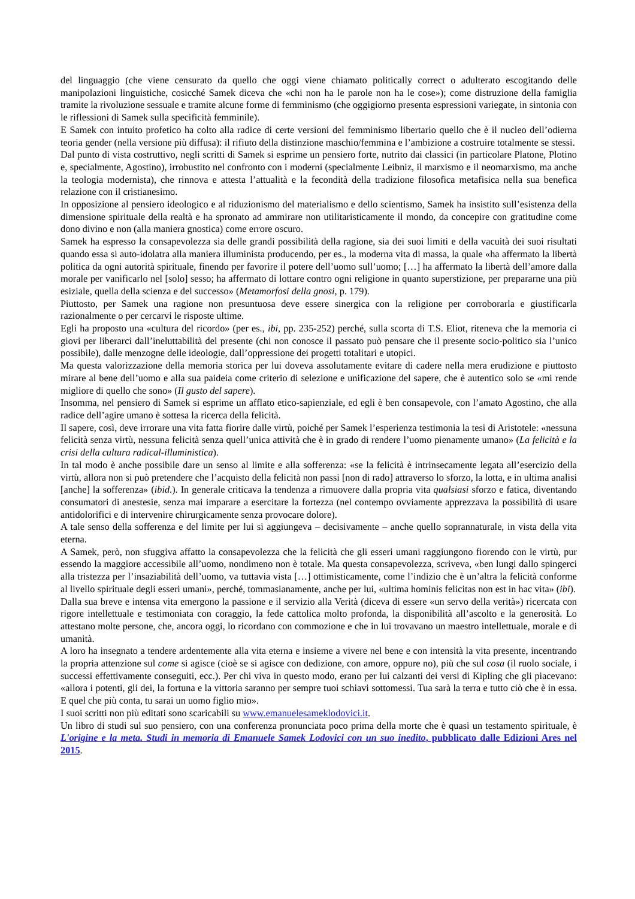del linguaggio (che viene censurato da quello che oggi viene chiamato politically correct o adulterato escogitando delle manipolazioni linguistiche, cosicché Samek diceva che «chi non ha le parole non ha le cose»); come distruzione della famiglia tramite la rivoluzione sessuale e tramite alcune forme di femminismo (che oggigiorno presenta espressioni variegate, in sintonia con le riflessioni di Samek sulla specificità femminile).
E Samek con intuito profetico ha colto alla radice di certe versioni del femminismo libertario quello che è il nucleo dell’odierna teoria gender (nella versione più diffusa): il rifiuto della distinzione maschio/femmina e l’ambizione a costruire totalmente se stessi.
Dal punto di vista costruttivo, negli scritti di Samek si esprime un pensiero forte, nutrito dai classici (in particolare Platone, Plotino e, specialmente, Agostino), irrobustito nel confronto con i moderni (specialmente Leibniz, il marxismo e il neomarxismo, ma anche la teologia modernista), che rinnova e attesta l’attualità e la fecondità della tradizione filosofica metafisica nella sua benefica relazione con il cristianesimo.
In opposizione al pensiero ideologico e al riduzionismo del materialismo e dello scientismo, Samek ha insistito sull’esistenza della dimensione spirituale della realtà e ha spronato ad ammirare non utilitaristicamente il mondo, da concepire con gratitudine come dono divino e non (alla maniera gnostica) come errore oscuro.
Samek ha espresso la consapevolezza sia delle grandi possibilità della ragione, sia dei suoi limiti e della vacuità dei suoi risultati quando essa si auto-idolatra alla maniera illuminista producendo, per es., la moderna vita di massa, la quale «ha affermato la libertà politica da ogni autorità spirituale, finendo per favorire il potere dell’uomo sull’uomo; […] ha affermato la libertà dell’amore dalla morale per vanificarlo nel [solo] sesso; ha affermato di lottare contro ogni religione in quanto superstizione, per prepararne una più esiziale, quella della scienza e del successo» (Metamorfosi della gnosi, p. 179).
Piuttosto, per Samek una ragione non presuntuosa deve essere sinergica con la religione per corroborarla e giustificarla razionalmente o per cercarvi le risposte ultime.
Egli ha proposto una «cultura del ricordo» (per es., ibi, pp. 235-252) perché, sulla scorta di T.S. Eliot, riteneva che la memoria ci giovi per liberarci dall’ineluttabilità del presente (chi non conosce il passato può pensare che il presente socio-politico sia l’unico possibile), dalle menzogne delle ideologie, dall’oppressione dei progetti totalitari e utopici.
Ma questa valorizzazione della memoria storica per lui doveva assolutamente evitare di cadere nella mera erudizione e piuttosto mirare al bene dell’uomo e alla sua paideia come criterio di selezione e unificazione del sapere, che è autentico solo se «mi rende migliore di quello che sono» (Il gusto del sapere).
Insomma, nel pensiero di Samek si esprime un afflato etico-sapienziale, ed egli è ben consapevole, con l’amato Agostino, che alla radice dell’agire umano è sottesa la ricerca della felicità.
Il sapere, così, deve irrorare una vita fatta fiorire dalle virtù, poiché per Samek l’esperienza testimonia la tesi di Aristotele: «nessuna felicità senza virtù, nessuna felicità senza quell’unica attività che è in grado di rendere l’uomo pienamente umano» (La felicità e la crisi della cultura radical-illuministica).
In tal modo è anche possibile dare un senso al limite e alla sofferenza: «se la felicità è intrinsecamente legata all’esercizio della virtù, allora non si può pretendere che l’acquisto della felicità non passi [non di rado] attraverso lo sforzo, la lotta, e in ultima analisi [anche] la sofferenza» (ibid.). In generale criticava la tendenza a rimuovere dalla propria vita qualsiasi sforzo e fatica, diventando consumatori di anestesie, senza mai imparare a esercitare la fortezza (nel contempo ovviamente apprezzava la possibilità di usare antidolorifici e di intervenire chirurgicamente senza provocare dolore).
A tale senso della sofferenza e del limite per lui si aggiungeva – decisivamente – anche quello soprannaturale, in vista della vita eterna.
A Samek, però, non sfuggiva affatto la consapevolezza che la felicità che gli esseri umani raggiungono fiorendo con le virtù, pur essendo la maggiore accessibile all’uomo, nondimeno non è totale. Ma questa consapevolezza, scriveva, «ben lungi dallo spingerci alla tristezza per l’insaziabilità dell’uomo, va tuttavia vista […] ottimisticamente, come l’indizio che è un’altra la felicità conforme al livello spirituale degli esseri umani», perché, tommasianamente, anche per lui, «ultima hominis felicitas non est in hac vita» (ibi).
Dalla sua breve e intensa vita emergono la passione e il servizio alla Verità (diceva di essere «un servo della verità») ricercata con rigore intellettuale e testimoniata con coraggio, la fede cattolica molto profonda, la disponibilità all’ascolto e la generosità. Lo attestano molte persone, che, ancora oggi, lo ricordano con commozione e che in lui trovavano un maestro intellettuale, morale e di umanità.
A loro ha insegnato a tendere ardentemente alla vita eterna e insieme a vivere nel bene e con intensità la vita presente, incentrando la propria attenzione sul come si agisce (cioè se si agisce con dedizione, con amore, oppure no), più che sul cosa (il ruolo sociale, i successi effettivamente conseguiti, ecc.). Per chi viva in questo modo, erano per lui calzanti dei versi di Kipling che gli piacevano: «allora i potenti, gli dei, la fortuna e la vittoria saranno per sempre tuoi schiavi sottomessi. Tua sarà la terra e tutto ciò che è in essa. E quel che più conta, tu sarai un uomo figlio mio».
I suoi scritti non più editati sono scaricabili su www.emanuelesameklodovici.it.
Un libro di studi sul suo pensiero, con una conferenza pronunciata poco prima della morte che è quasi un testamento spirituale, è L'origine e la meta. Studi in memoria di Emanuele Samek Lodovici con un suo inedito, pubblicato dalle Edizioni Ares nel 2015.